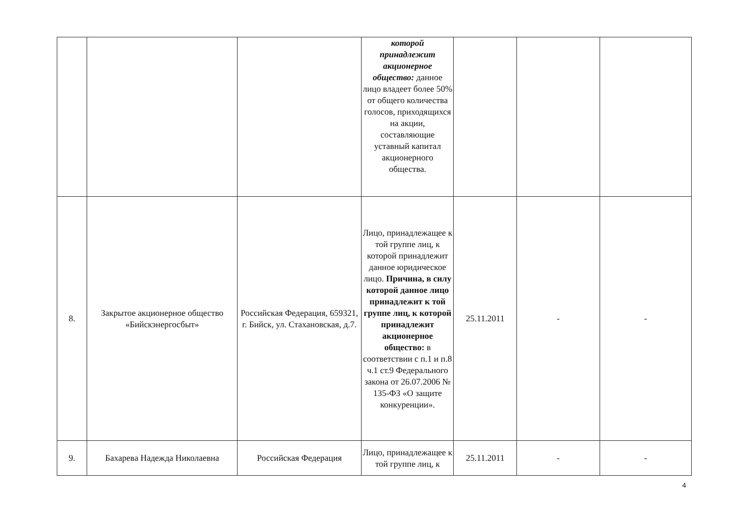| | | | которой принадлежит акционерное общество: данное лицо владеет более 50% от общего количества голосов, приходящихся на акции, составляющие уставный капитал акционерного общества. | | | |
| 8. | Закрытое акционерное общество «Бийскэнергосбыт» | Российская Федерация, 659321, г. Бийск, ул. Стахановская, д.7. | Лицо, принадлежащее к той группе лиц, к которой принадлежит данное юридическое лицо. Причина, в силу которой данное лицо принадлежит к той группе лиц, к которой принадлежит акционерное общество: в соответствии с п.1 и п.8 ч.1 ст.9 Федерального закона от 26.07.2006 № 135-ФЗ «О защите конкуренции». | 25.11.2011 | - | - |
| 9. | Бахарева Надежда Николаевна | Российская Федерация | Лицо, принадлежащее к той группе лиц, к | 25.11.2011 | - | - |
4